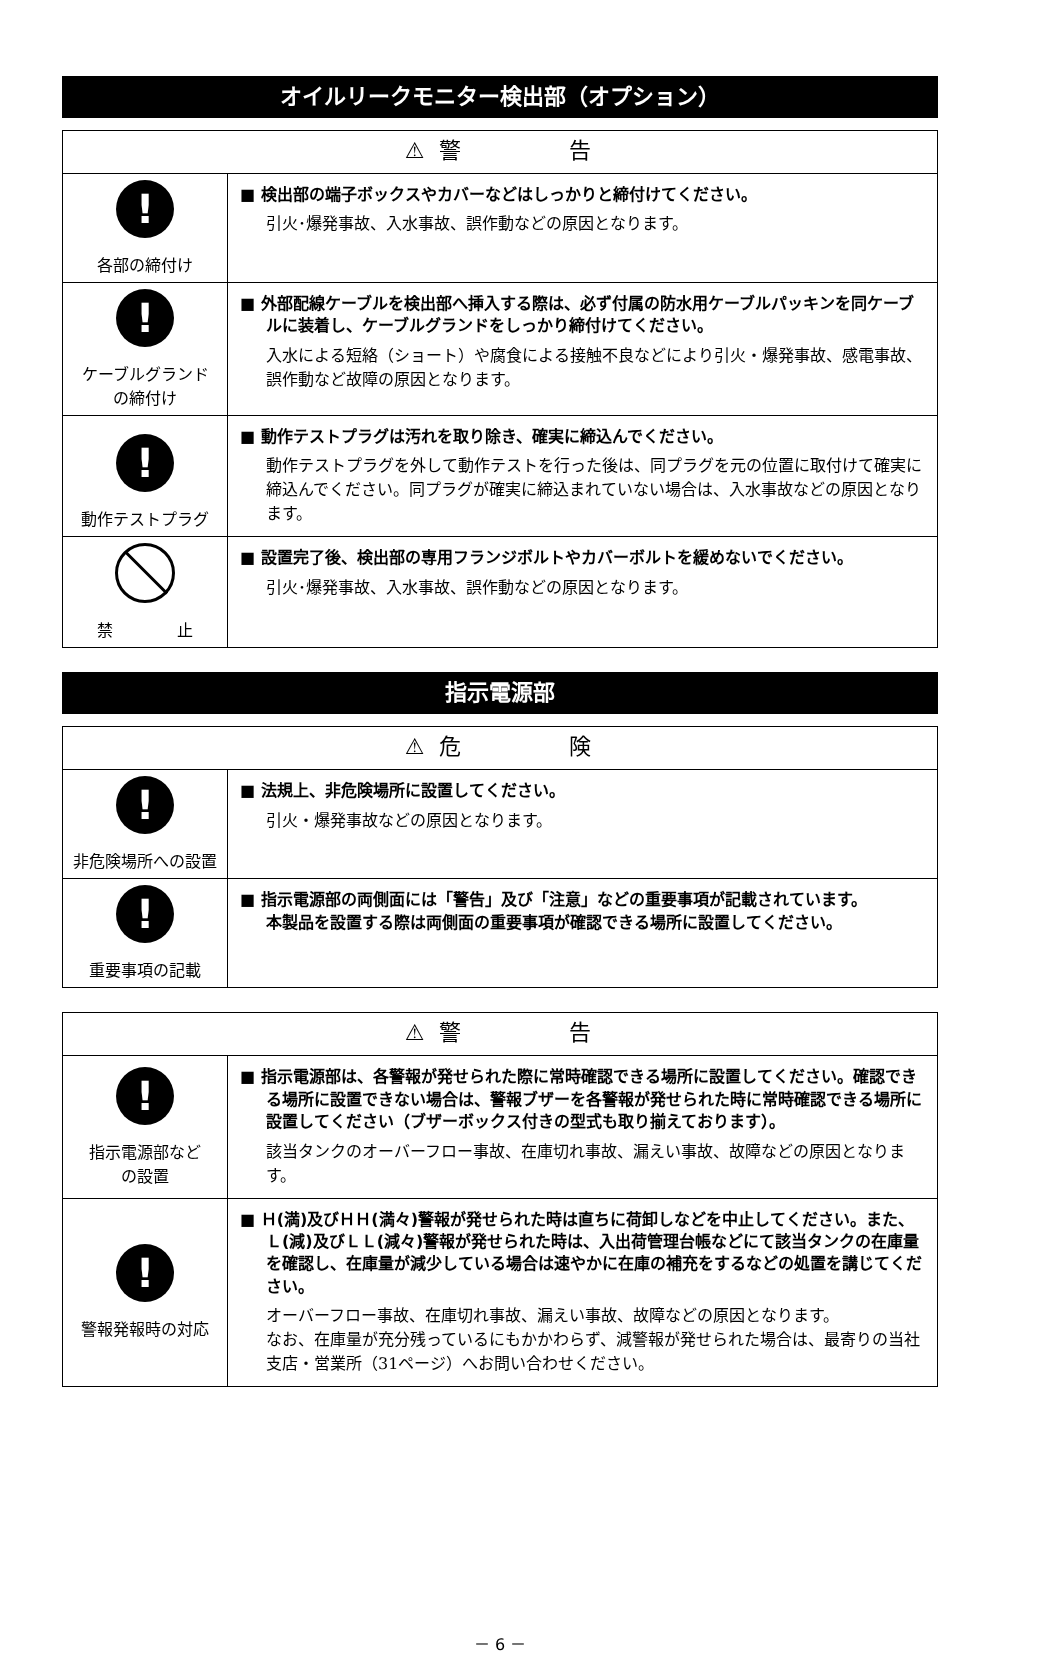オイルリークモニター検出部（オプション）
| ⚠ 警 告 | |
| --- | --- |
| ! 各部の締付け | ■ 検出部の端子ボックスやカバーなどはしっかりと締付けてください。 引火･爆発事故、入水事故、誤作動などの原因となります。 |
| ! ケーブルグランド の締付け | ■ 外部配線ケーブルを検出部へ挿入する際は、必ず付属の防水用ケーブルパッキンを同ケーブルに装着し、ケーブルグランドをしっかり締付けてください。 入水による短絡（ショート）や腐食による接触不良などにより引火・爆発事故、感電事故、誤作動など故障の原因となります。 |
| ! 動作テストプラグ | ■ 動作テストプラグは汚れを取り除き、確実に締込んでください。 動作テストプラグを外して動作テストを行った後は、同プラグを元の位置に取付けて確実に締込んでください。同プラグが確実に締込まれていない場合は、入水事故などの原因となります。 |
| 禁 止 | ■ 設置完了後、検出部の専用フランジボルトやカバーボルトを緩めないでください。 引火･爆発事故、入水事故、誤作動などの原因となります。 |
指示電源部
| ⚠ 危 険 | |
| --- | --- |
| ! 非危険場所への設置 | ■ 法規上、非危険場所に設置してください。 引火・爆発事故などの原因となります。 |
| ! 重要事項の記載 | ■ 指示電源部の両側面には「警告」及び「注意」などの重要事項が記載されています。 本製品を設置する際は両側面の重要事項が確認できる場所に設置してください。 |
| ⚠ 警 告 | |
| --- | --- |
| ! 指示電源部など の設置 | ■ 指示電源部は、各警報が発せられた際に常時確認できる場所に設置してください。確認できる場所に設置できない場合は、警報ブザーを各警報が発せられた時に常時確認できる場所に設置してください（ブザーボックス付きの型式も取り揃えております）。 該当タンクのオーバーフロー事故、在庫切れ事故、漏えい事故、故障などの原因となります。 |
| ! 警報発報時の対応 | ■ Ｈ(満)及びＨＨ(満々)警報が発せられた時は直ちに荷卸しなどを中止してください。また、Ｌ(減)及びＬＬ(減々)警報が発せられた時は、入出荷管理台帳などにて該当タンクの在庫量を確認し、在庫量が減少している場合は速やかに在庫の補充をするなどの処置を講じてください。 オーバーフロー事故、在庫切れ事故、漏えい事故、故障などの原因となります。 なお、在庫量が充分残っているにもかかわらず、減警報が発せられた場合は、最寄りの当社支店・営業所（31ページ）へお問い合わせください。 |
－ 6 －